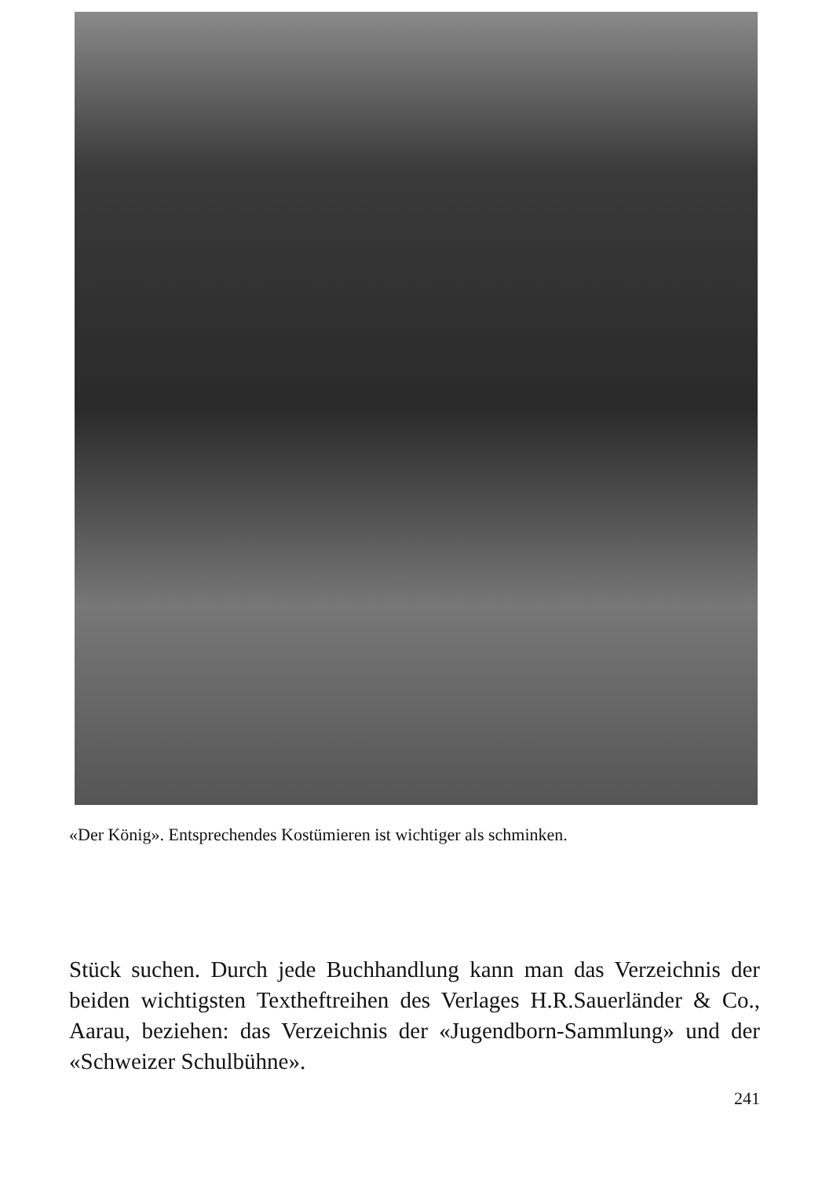«Der König». Entsprechendes Kostümieren ist wichtiger als schminken.
Stück suchen. Durch jede Buchhandlung kann man das Verzeichnis der beiden wichtigsten Textheftreihen des Verlages H.R.Sauerländer & Co., Aarau, beziehen: das Verzeichnis der «Jugendborn-Sammlung» und der «Schweizer Schulbühne».
241